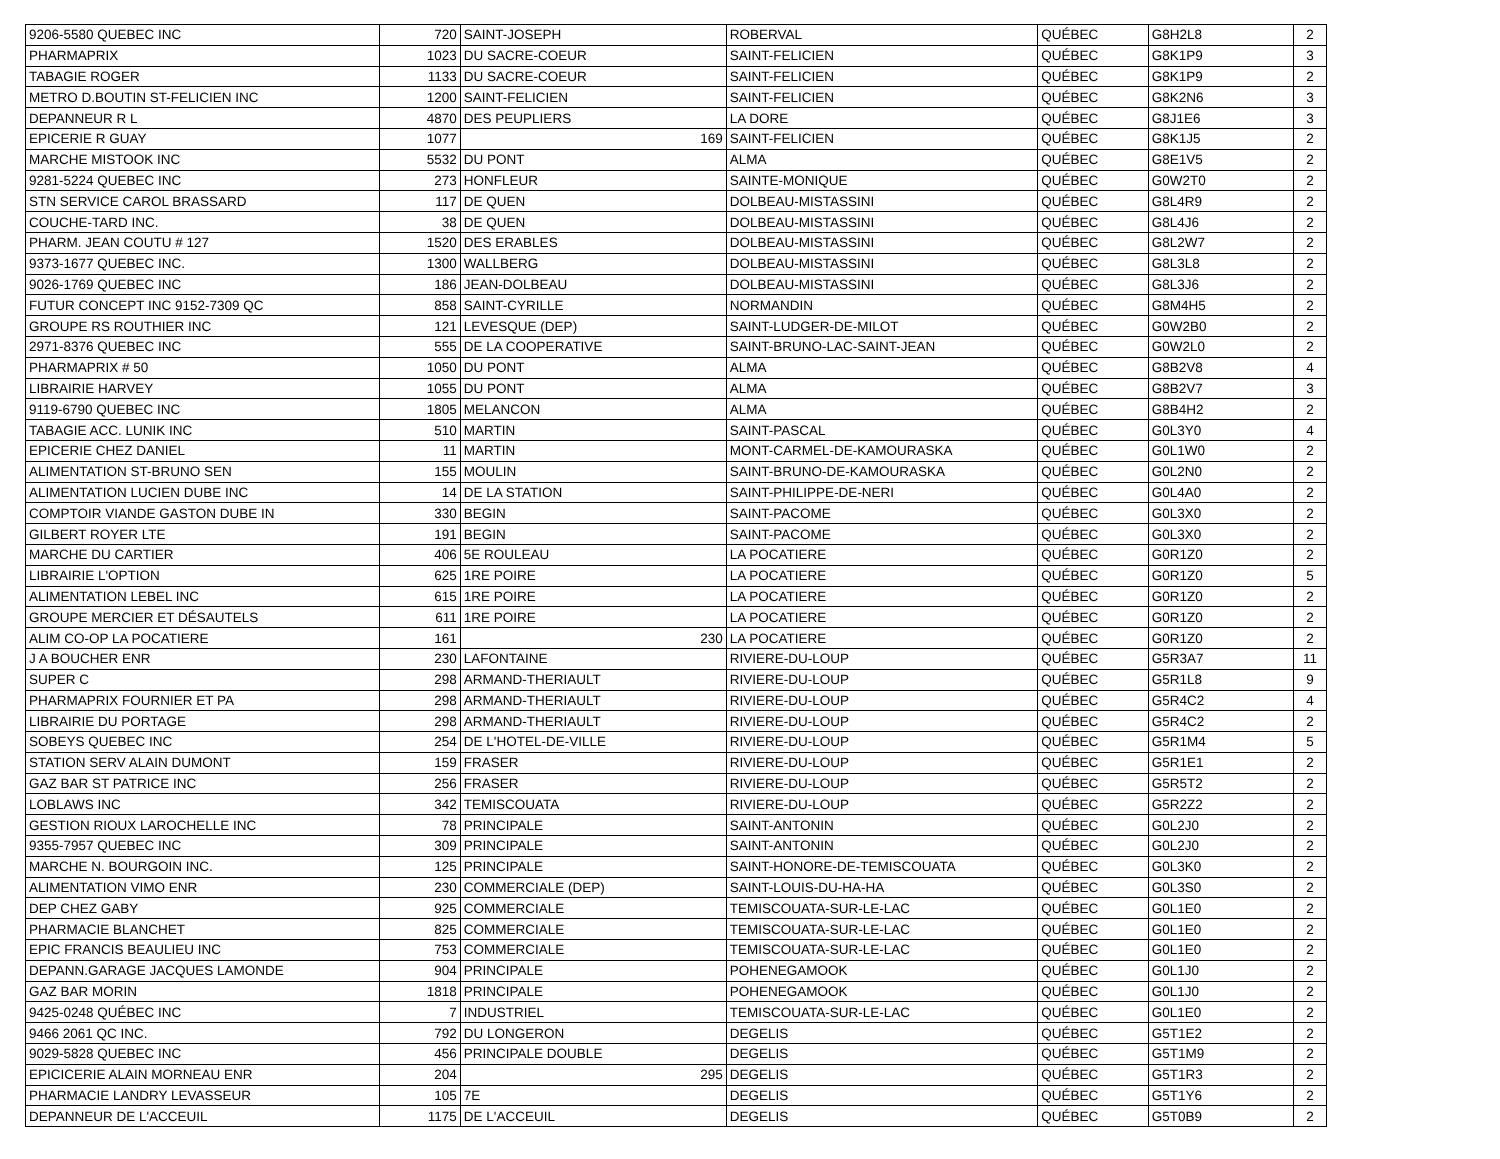| 9206-5580 QUEBEC INC | 720 | SAINT-JOSEPH | ROBERVAL | QUÉBEC | G8H2L8 | 2 |
| PHARMAPRIX | 1023 | DU SACRE-COEUR | SAINT-FELICIEN | QUÉBEC | G8K1P9 | 3 |
| TABAGIE ROGER | 1133 | DU SACRE-COEUR | SAINT-FELICIEN | QUÉBEC | G8K1P9 | 2 |
| METRO D.BOUTIN ST-FELICIEN INC | 1200 | SAINT-FELICIEN | SAINT-FELICIEN | QUÉBEC | G8K2N6 | 3 |
| DEPANNEUR R L | 4870 | DES PEUPLIERS | LA DORE | QUÉBEC | G8J1E6 | 3 |
| EPICERIE R GUAY | 1077 | 169 | SAINT-FELICIEN | QUÉBEC | G8K1J5 | 2 |
| MARCHE MISTOOK INC | 5532 | DU PONT | ALMA | QUÉBEC | G8E1V5 | 2 |
| 9281-5224 QUEBEC INC | 273 | HONFLEUR | SAINTE-MONIQUE | QUÉBEC | G0W2T0 | 2 |
| STN SERVICE CAROL BRASSARD | 117 | DE QUEN | DOLBEAU-MISTASSINI | QUÉBEC | G8L4R9 | 2 |
| COUCHE-TARD INC. | 38 | DE QUEN | DOLBEAU-MISTASSINI | QUÉBEC | G8L4J6 | 2 |
| PHARM. JEAN COUTU # 127 | 1520 | DES ERABLES | DOLBEAU-MISTASSINI | QUÉBEC | G8L2W7 | 2 |
| 9373-1677 QUEBEC INC. | 1300 | WALLBERG | DOLBEAU-MISTASSINI | QUÉBEC | G8L3L8 | 2 |
| 9026-1769 QUEBEC INC | 186 | JEAN-DOLBEAU | DOLBEAU-MISTASSINI | QUÉBEC | G8L3J6 | 2 |
| FUTUR CONCEPT INC 9152-7309 QC | 858 | SAINT-CYRILLE | NORMANDIN | QUÉBEC | G8M4H5 | 2 |
| GROUPE RS ROUTHIER INC | 121 | LEVESQUE (DEP) | SAINT-LUDGER-DE-MILOT | QUÉBEC | G0W2B0 | 2 |
| 2971-8376 QUEBEC INC | 555 | DE LA COOPERATIVE | SAINT-BRUNO-LAC-SAINT-JEAN | QUÉBEC | G0W2L0 | 2 |
| PHARMAPRIX # 50 | 1050 | DU PONT | ALMA | QUÉBEC | G8B2V8 | 4 |
| LIBRAIRIE HARVEY | 1055 | DU PONT | ALMA | QUÉBEC | G8B2V7 | 3 |
| 9119-6790 QUEBEC INC | 1805 | MELANCON | ALMA | QUÉBEC | G8B4H2 | 2 |
| TABAGIE ACC. LUNIK INC | 510 | MARTIN | SAINT-PASCAL | QUÉBEC | G0L3Y0 | 4 |
| EPICERIE CHEZ DANIEL | 11 | MARTIN | MONT-CARMEL-DE-KAMOURASKA | QUÉBEC | G0L1W0 | 2 |
| ALIMENTATION ST-BRUNO SEN | 155 | MOULIN | SAINT-BRUNO-DE-KAMOURASKA | QUÉBEC | G0L2N0 | 2 |
| ALIMENTATION LUCIEN DUBE INC | 14 | DE LA STATION | SAINT-PHILIPPE-DE-NERI | QUÉBEC | G0L4A0 | 2 |
| COMPTOIR VIANDE GASTON DUBE IN | 330 | BEGIN | SAINT-PACOME | QUÉBEC | G0L3X0 | 2 |
| GILBERT ROYER LTE | 191 | BEGIN | SAINT-PACOME | QUÉBEC | G0L3X0 | 2 |
| MARCHE DU CARTIER | 406 | 5E ROULEAU | LA POCATIERE | QUÉBEC | G0R1Z0 | 2 |
| LIBRAIRIE L'OPTION | 625 | 1RE POIRE | LA POCATIERE | QUÉBEC | G0R1Z0 | 5 |
| ALIMENTATION LEBEL INC | 615 | 1RE POIRE | LA POCATIERE | QUÉBEC | G0R1Z0 | 2 |
| GROUPE MERCIER ET DÉSAUTELS | 611 | 1RE POIRE | LA POCATIERE | QUÉBEC | G0R1Z0 | 2 |
| ALIM CO-OP LA POCATIERE | 161 | 230 | LA POCATIERE | QUÉBEC | G0R1Z0 | 2 |
| J A BOUCHER ENR | 230 | LAFONTAINE | RIVIERE-DU-LOUP | QUÉBEC | G5R3A7 | 11 |
| SUPER C | 298 | ARMAND-THERIAULT | RIVIERE-DU-LOUP | QUÉBEC | G5R1L8 | 9 |
| PHARMAPRIX FOURNIER ET PA | 298 | ARMAND-THERIAULT | RIVIERE-DU-LOUP | QUÉBEC | G5R4C2 | 4 |
| LIBRAIRIE DU PORTAGE | 298 | ARMAND-THERIAULT | RIVIERE-DU-LOUP | QUÉBEC | G5R4C2 | 2 |
| SOBEYS QUEBEC INC | 254 | DE L'HOTEL-DE-VILLE | RIVIERE-DU-LOUP | QUÉBEC | G5R1M4 | 5 |
| STATION SERV ALAIN DUMONT | 159 | FRASER | RIVIERE-DU-LOUP | QUÉBEC | G5R1E1 | 2 |
| GAZ BAR ST PATRICE INC | 256 | FRASER | RIVIERE-DU-LOUP | QUÉBEC | G5R5T2 | 2 |
| LOBLAWS INC | 342 | TEMISCOUATA | RIVIERE-DU-LOUP | QUÉBEC | G5R2Z2 | 2 |
| GESTION RIOUX LAROCHELLE INC | 78 | PRINCIPALE | SAINT-ANTONIN | QUÉBEC | G0L2J0 | 2 |
| 9355-7957 QUEBEC INC | 309 | PRINCIPALE | SAINT-ANTONIN | QUÉBEC | G0L2J0 | 2 |
| MARCHE N. BOURGOIN INC. | 125 | PRINCIPALE | SAINT-HONORE-DE-TEMISCOUATA | QUÉBEC | G0L3K0 | 2 |
| ALIMENTATION VIMO ENR | 230 | COMMERCIALE (DEP) | SAINT-LOUIS-DU-HA-HA | QUÉBEC | G0L3S0 | 2 |
| DEP CHEZ GABY | 925 | COMMERCIALE | TEMISCOUATA-SUR-LE-LAC | QUÉBEC | G0L1E0 | 2 |
| PHARMACIE BLANCHET | 825 | COMMERCIALE | TEMISCOUATA-SUR-LE-LAC | QUÉBEC | G0L1E0 | 2 |
| EPIC FRANCIS BEAULIEU INC | 753 | COMMERCIALE | TEMISCOUATA-SUR-LE-LAC | QUÉBEC | G0L1E0 | 2 |
| DEPANN.GARAGE JACQUES LAMONDE | 904 | PRINCIPALE | POHENEGAMOOK | QUÉBEC | G0L1J0 | 2 |
| GAZ BAR MORIN | 1818 | PRINCIPALE | POHENEGAMOOK | QUÉBEC | G0L1J0 | 2 |
| 9425-0248 QUÉBEC INC | 7 | INDUSTRIEL | TEMISCOUATA-SUR-LE-LAC | QUÉBEC | G0L1E0 | 2 |
| 9466 2061 QC INC. | 792 | DU LONGERON | DEGELIS | QUÉBEC | G5T1E2 | 2 |
| 9029-5828 QUEBEC INC | 456 | PRINCIPALE DOUBLE | DEGELIS | QUÉBEC | G5T1M9 | 2 |
| EPICICERIE ALAIN MORNEAU ENR | 204 | 295 | DEGELIS | QUÉBEC | G5T1R3 | 2 |
| PHARMACIE LANDRY LEVASSEUR | 105 | 7E | DEGELIS | QUÉBEC | G5T1Y6 | 2 |
| DEPANNEUR DE L'ACCEUIL | 1175 | DE L'ACCEUIL | DEGELIS | QUÉBEC | G5T0B9 | 2 |